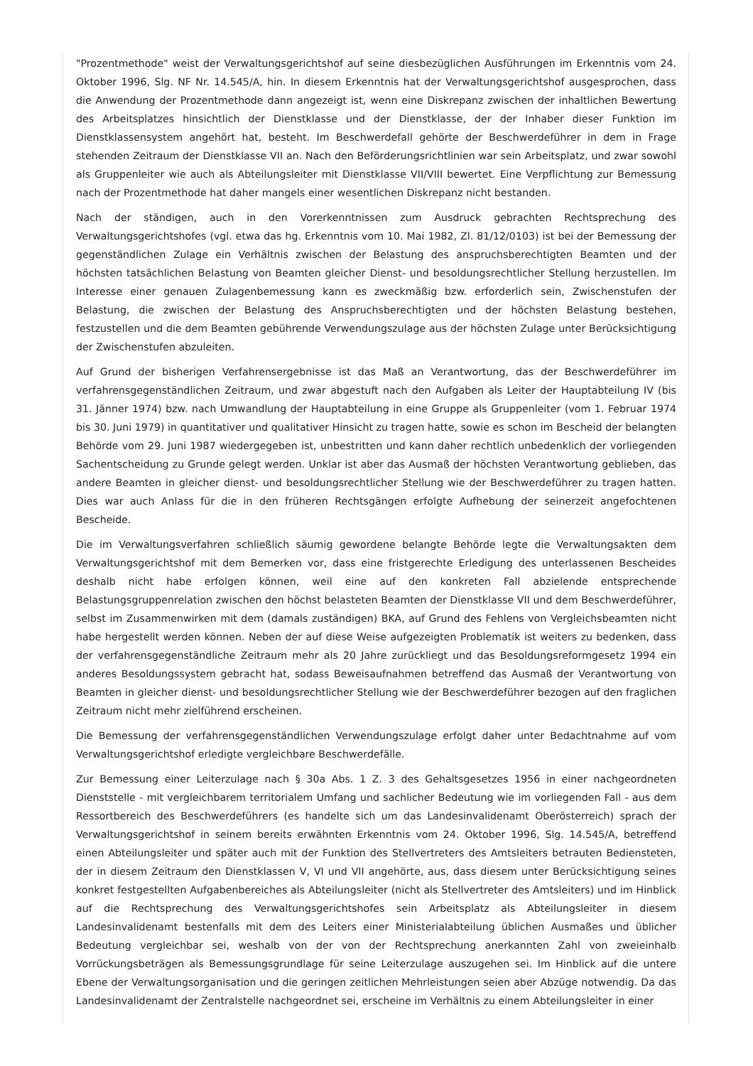"Prozentmethode" weist der Verwaltungsgerichtshof auf seine diesbezüglichen Ausführungen im Erkenntnis vom 24. Oktober 1996, Slg. NF Nr. 14.545/A, hin. In diesem Erkenntnis hat der Verwaltungsgerichtshof ausgesprochen, dass die Anwendung der Prozentmethode dann angezeigt ist, wenn eine Diskrepanz zwischen der inhaltlichen Bewertung des Arbeitsplatzes hinsichtlich der Dienstklasse und der Dienstklasse, der der Inhaber dieser Funktion im Dienstklassensystem angehört hat, besteht. Im Beschwerdefall gehörte der Beschwerdeführer in dem in Frage stehenden Zeitraum der Dienstklasse VII an. Nach den Beförderungsrichtlinien war sein Arbeitsplatz, und zwar sowohl als Gruppenleiter wie auch als Abteilungsleiter mit Dienstklasse VII/VIII bewertet. Eine Verpflichtung zur Bemessung nach der Prozentmethode hat daher mangels einer wesentlichen Diskrepanz nicht bestanden.
Nach der ständigen, auch in den Vorerkenntnissen zum Ausdruck gebrachten Rechtsprechung des Verwaltungsgerichtshofes (vgl. etwa das hg. Erkenntnis vom 10. Mai 1982, Zl. 81/12/0103) ist bei der Bemessung der gegenständlichen Zulage ein Verhältnis zwischen der Belastung des anspruchsberechtigten Beamten und der höchsten tatsächlichen Belastung von Beamten gleicher Dienst- und besoldungsrechtlicher Stellung herzustellen. Im Interesse einer genauen Zulagenbemessung kann es zweckmäßig bzw. erforderlich sein, Zwischenstufen der Belastung, die zwischen der Belastung des Anspruchsberechtigten und der höchsten Belastung bestehen, festzustellen und die dem Beamten gebührende Verwendungszulage aus der höchsten Zulage unter Berücksichtigung der Zwischenstufen abzuleiten.
Auf Grund der bisherigen Verfahrensergebnisse ist das Maß an Verantwortung, das der Beschwerdeführer im verfahrensgegenständlichen Zeitraum, und zwar abgestuft nach den Aufgaben als Leiter der Hauptabteilung IV (bis 31. Jänner 1974) bzw. nach Umwandlung der Hauptabteilung in eine Gruppe als Gruppenleiter (vom 1. Februar 1974 bis 30. Juni 1979) in quantitativer und qualitativer Hinsicht zu tragen hatte, sowie es schon im Bescheid der belangten Behörde vom 29. Juni 1987 wiedergegeben ist, unbestritten und kann daher rechtlich unbedenklich der vorliegenden Sachentscheidung zu Grunde gelegt werden. Unklar ist aber das Ausmaß der höchsten Verantwortung geblieben, das andere Beamten in gleicher dienst- und besoldungsrechtlicher Stellung wie der Beschwerdeführer zu tragen hatten. Dies war auch Anlass für die in den früheren Rechtsgängen erfolgte Aufhebung der seinerzeit angefochtenen Bescheide.
Die im Verwaltungsverfahren schließlich säumig gewordene belangte Behörde legte die Verwaltungsakten dem Verwaltungsgerichtshof mit dem Bemerken vor, dass eine fristgerechte Erledigung des unterlassenen Bescheides deshalb nicht habe erfolgen können, weil eine auf den konkreten Fall abzielende entsprechende Belastungsgruppenrelation zwischen den höchst belasteten Beamten der Dienstklasse VII und dem Beschwerdeführer, selbst im Zusammenwirken mit dem (damals zuständigen) BKA, auf Grund des Fehlens von Vergleichsbeamten nicht habe hergestellt werden können. Neben der auf diese Weise aufgezeigten Problematik ist weiters zu bedenken, dass der verfahrensgegenständliche Zeitraum mehr als 20 Jahre zurückliegt und das Besoldungsreformgesetz 1994 ein anderes Besoldungssystem gebracht hat, sodass Beweisaufnahmen betreffend das Ausmaß der Verantwortung von Beamten in gleicher dienst- und besoldungsrechtlicher Stellung wie der Beschwerdeführer bezogen auf den fraglichen Zeitraum nicht mehr zielführend erscheinen.
Die Bemessung der verfahrensgegenständlichen Verwendungszulage erfolgt daher unter Bedachtnahme auf vom Verwaltungsgerichtshof erledigte vergleichbare Beschwerdefälle.
Zur Bemessung einer Leiterzulage nach § 30a Abs. 1 Z. 3 des Gehaltsgesetzes 1956 in einer nachgeordneten Dienststelle - mit vergleichbarem territorialem Umfang und sachlicher Bedeutung wie im vorliegenden Fall - aus dem Ressortbereich des Beschwerdeführers (es handelte sich um das Landesinvalidenamt Oberösterreich) sprach der Verwaltungsgerichtshof in seinem bereits erwähnten Erkenntnis vom 24. Oktober 1996, Slg. 14.545/A, betreffend einen Abteilungsleiter und später auch mit der Funktion des Stellvertreters des Amtsleiters betrauten Bediensteten, der in diesem Zeitraum den Dienstklassen V, VI und VII angehörte, aus, dass diesem unter Berücksichtigung seines konkret festgestellten Aufgabenbereiches als Abteilungsleiter (nicht als Stellvertreter des Amtsleiters) und im Hinblick auf die Rechtsprechung des Verwaltungsgerichtshofes sein Arbeitsplatz als Abteilungsleiter in diesem Landesinvalidenamt bestenfalls mit dem des Leiters einer Ministerialabteilung üblichen Ausmaßes und üblicher Bedeutung vergleichbar sei, weshalb von der von der Rechtsprechung anerkannten Zahl von zweieinhalb Vorrückungsbeträgen als Bemessungsgrundlage für seine Leiterzulage auszugehen sei. Im Hinblick auf die untere Ebene der Verwaltungsorganisation und die geringen zeitlichen Mehrleistungen seien aber Abzüge notwendig. Da das Landesinvalidenamt der Zentralstelle nachgeordnet sei, erscheine im Verhältnis zu einem Abteilungsleiter in einer